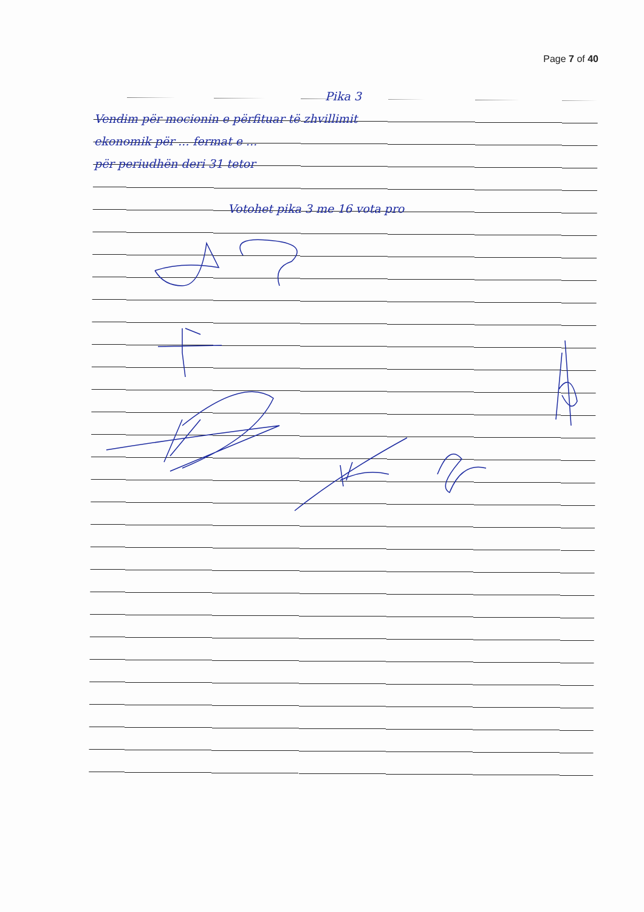Page 7 of 40
Pika 3
Vendim për mocionin e përfituar të zhvillimit
ekonomik për ... fermat e ...
për periudhën deri 31 tetor
Votohet pika 3 me 16 vota pro